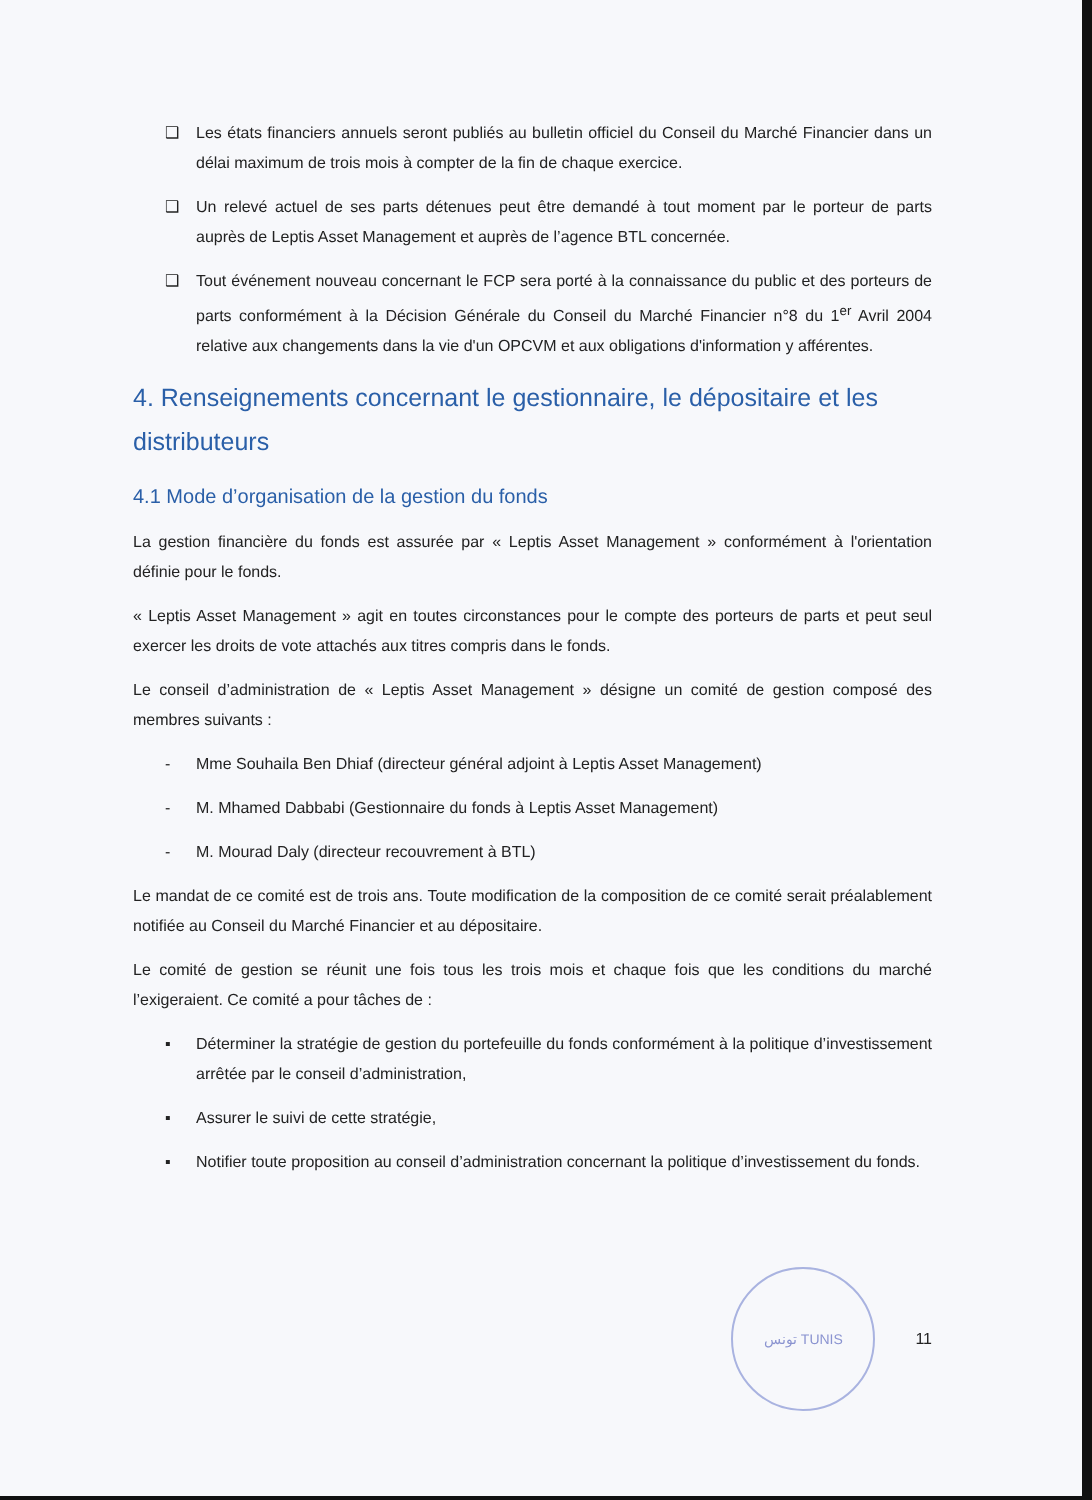❑ Les états financiers annuels seront publiés au bulletin officiel du Conseil du Marché Financier dans un délai maximum de trois mois à compter de la fin de chaque exercice.
❑ Un relevé actuel de ses parts détenues peut être demandé à tout moment par le porteur de parts auprès de Leptis Asset Management et auprès de l’agence BTL concernée.
❑ Tout événement nouveau concernant le FCP sera porté à la connaissance du public et des porteurs de parts conformément à la Décision Générale du Conseil du Marché Financier n°8 du 1<sup>er</sup> Avril 2004 relative aux changements dans la vie d'un OPCVM et aux obligations d'information y afférentes.
4. Renseignements concernant le gestionnaire, le dépositaire et les distributeurs
4.1 Mode d’organisation de la gestion du fonds
La gestion financière du fonds est assurée par « Leptis Asset Management » conformément à l'orientation définie pour le fonds.
« Leptis Asset Management » agit en toutes circonstances pour le compte des porteurs de parts et peut seul exercer les droits de vote attachés aux titres compris dans le fonds.
Le conseil d’administration de « Leptis Asset Management » désigne un comité de gestion composé des membres suivants :
- Mme Souhaila Ben Dhiaf (directeur général adjoint à Leptis Asset Management)
- M. Mhamed Dabbabi (Gestionnaire du fonds à Leptis Asset Management)
- M. Mourad Daly (directeur recouvrement à BTL)
Le mandat de ce comité est de trois ans. Toute modification de la composition de ce comité serait préalablement notifiée au Conseil du Marché Financier et au dépositaire.
Le comité de gestion se réunit une fois tous les trois mois et chaque fois que les conditions du marché l’exigeraient. Ce comité a pour tâches de :
▪ Déterminer la stratégie de gestion du portefeuille du fonds conformément à la politique d’investissement arrêtée par le conseil d’administration,
▪ Assurer le suivi de cette stratégie,
▪ Notifier toute proposition au conseil d’administration concernant la politique d’investissement du fonds.
تونس TUNIS
11